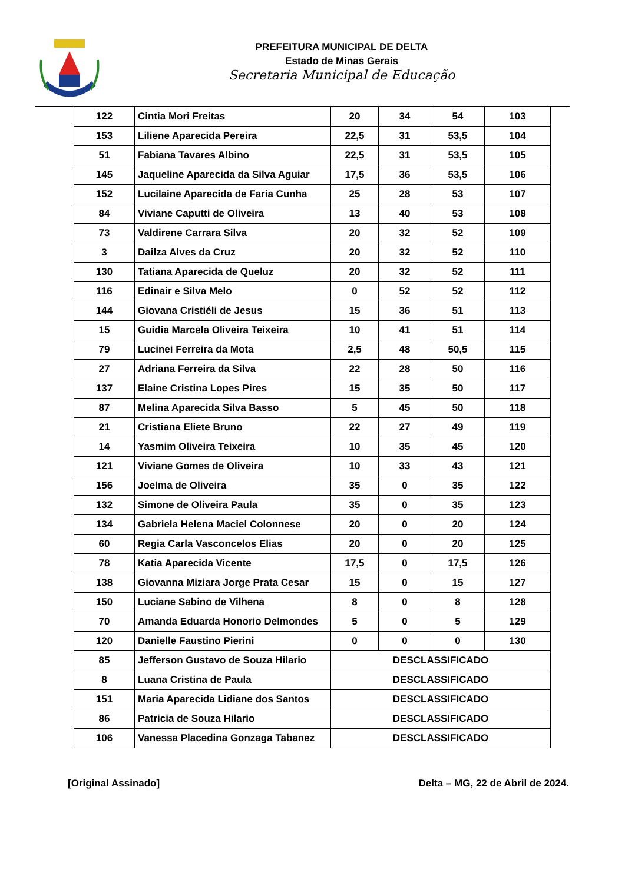PREFEITURA MUNICIPAL DE DELTA
Estado de Minas Gerais
Secretaria Municipal de Educação
| 122 | Cintia Mori Freitas | 20 | 34 | 54 | 103 |
| 153 | Liliene Aparecida Pereira | 22,5 | 31 | 53,5 | 104 |
| 51 | Fabiana Tavares Albino | 22,5 | 31 | 53,5 | 105 |
| 145 | Jaqueline Aparecida da Silva Aguiar | 17,5 | 36 | 53,5 | 106 |
| 152 | Lucilaine Aparecida de Faria Cunha | 25 | 28 | 53 | 107 |
| 84 | Viviane Caputti de Oliveira | 13 | 40 | 53 | 108 |
| 73 | Valdirene Carrara Silva | 20 | 32 | 52 | 109 |
| 3 | Dailza Alves da Cruz | 20 | 32 | 52 | 110 |
| 130 | Tatiana Aparecida de Queluz | 20 | 32 | 52 | 111 |
| 116 | Edinair e Silva Melo | 0 | 52 | 52 | 112 |
| 144 | Giovana Cristiéli de Jesus | 15 | 36 | 51 | 113 |
| 15 | Guidia Marcela Oliveira Teixeira | 10 | 41 | 51 | 114 |
| 79 | Lucinei Ferreira da Mota | 2,5 | 48 | 50,5 | 115 |
| 27 | Adriana Ferreira da Silva | 22 | 28 | 50 | 116 |
| 137 | Elaine Cristina Lopes Pires | 15 | 35 | 50 | 117 |
| 87 | Melina Aparecida Silva Basso | 5 | 45 | 50 | 118 |
| 21 | Cristiana Eliete Bruno | 22 | 27 | 49 | 119 |
| 14 | Yasmim Oliveira Teixeira | 10 | 35 | 45 | 120 |
| 121 | Viviane Gomes de Oliveira | 10 | 33 | 43 | 121 |
| 156 | Joelma de Oliveira | 35 | 0 | 35 | 122 |
| 132 | Simone de Oliveira Paula | 35 | 0 | 35 | 123 |
| 134 | Gabriela Helena Maciel Colonnese | 20 | 0 | 20 | 124 |
| 60 | Regia Carla Vasconcelos Elias | 20 | 0 | 20 | 125 |
| 78 | Katia Aparecida Vicente | 17,5 | 0 | 17,5 | 126 |
| 138 | Giovanna Miziara Jorge Prata Cesar | 15 | 0 | 15 | 127 |
| 150 | Luciane Sabino de Vilhena | 8 | 0 | 8 | 128 |
| 70 | Amanda Eduarda Honorio Delmondes | 5 | 0 | 5 | 129 |
| 120 | Danielle Faustino Pierini | 0 | 0 | 0 | 130 |
| 85 | Jefferson Gustavo de Souza Hilario | DESCLASSIFICADO | | | |
| 8 | Luana Cristina de Paula | DESCLASSIFICADO | | | |
| 151 | Maria Aparecida Lidiane dos Santos | DESCLASSIFICADO | | | |
| 86 | Patricia de Souza Hilario | DESCLASSIFICADO | | | |
| 106 | Vanessa Placedina Gonzaga Tabanez | DESCLASSIFICADO | | | |
[Original Assinado] Delta – MG, 22 de Abril de 2024.